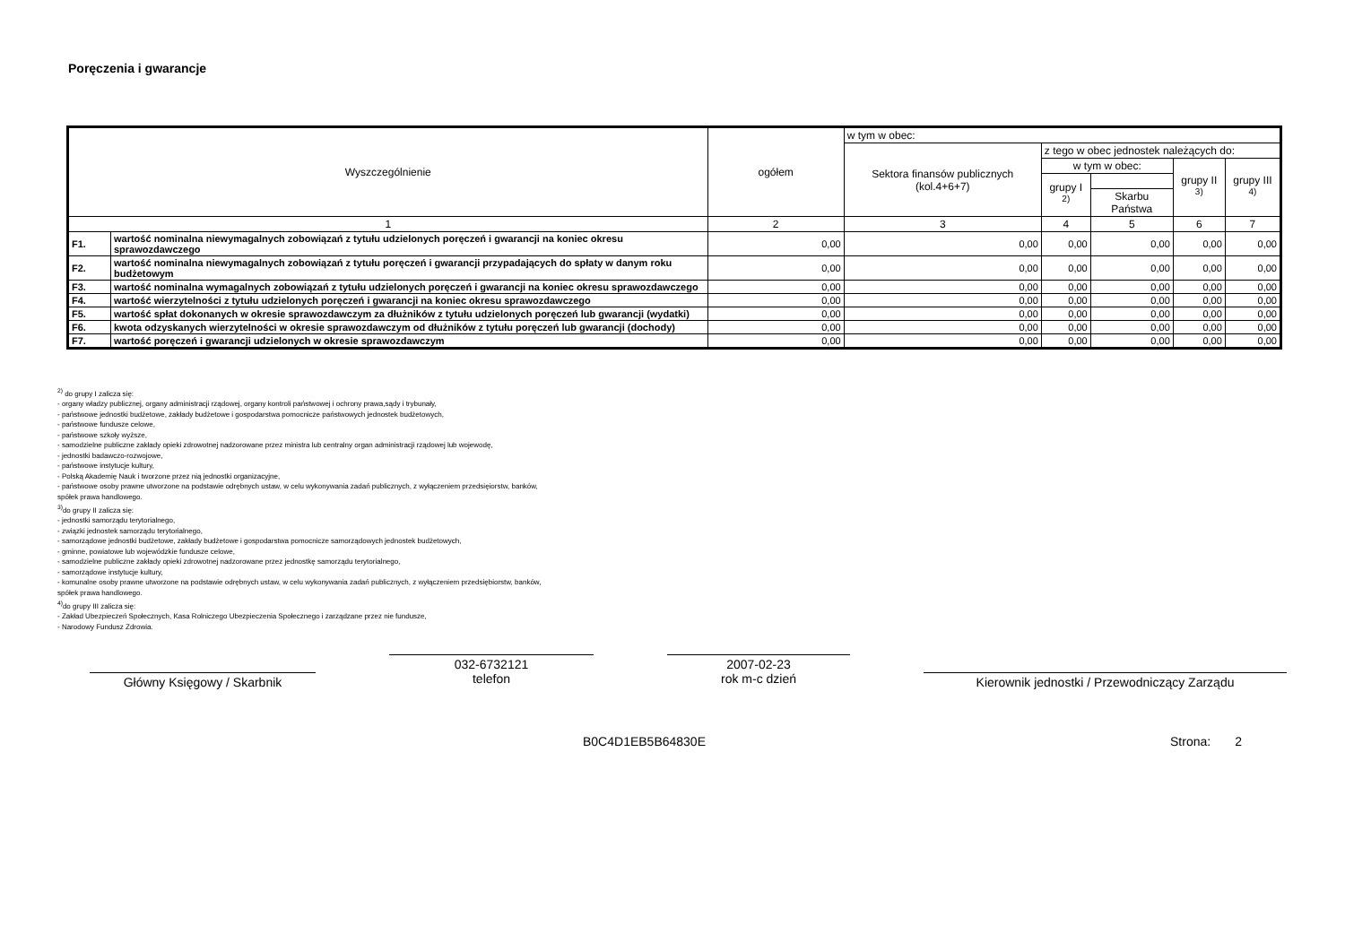Poręczenia i gwarancje
| Wyszczególnienie | | ogółem | w tym w obec: | | | | |
| --- | --- | --- | --- | --- | --- | --- | --- |
| | | | Sektora finansów publicznych (kol.4+6+7) | z tego w obec jednostek należących do: | | | |
| | | | | w tym w obec: | | grupy II <sup>3)</sup> | grupy III <sup>4)</sup> |
| | | | | grupy I <sup>2)</sup> | | | |
| | | | | | Skarbu Państwa | | |
| 1 | | 2 | 3 | 4 | 5 | 6 | 7 |
| F1. | wartość nominalna niewymagalnych zobowiązań z tytułu udzielonych poręczeń i gwarancji na koniec okresu sprawozdawczego | 0,00 | 0,00 | 0,00 | 0,00 | 0,00 | 0,00 |
| F2. | wartość nominalna niewymagalnych zobowiązań z tytułu poręczeń i gwarancji przypadających do spłaty w danym roku budżetowym | 0,00 | 0,00 | 0,00 | 0,00 | 0,00 | 0,00 |
| F3. | wartość nominalna wymagalnych zobowiązań z tytułu udzielonych poręczeń i gwarancji na koniec okresu sprawozdawczego | 0,00 | 0,00 | 0,00 | 0,00 | 0,00 | 0,00 |
| F4. | wartość wierzytelności z tytułu udzielonych poręczeń i gwarancji na koniec okresu sprawozdawczego | 0,00 | 0,00 | 0,00 | 0,00 | 0,00 | 0,00 |
| F5. | wartość spłat dokonanych w okresie sprawozdawczym za dłużników z tytułu udzielonych poręczeń lub gwarancji (wydatki) | 0,00 | 0,00 | 0,00 | 0,00 | 0,00 | 0,00 |
| F6. | kwota odzyskanych wierzytelności w okresie sprawozdawczym od dłużników z tytułu poręczeń lub gwarancji (dochody) | 0,00 | 0,00 | 0,00 | 0,00 | 0,00 | 0,00 |
| F7. | wartość poręczeń i gwarancji udzielonych w okresie sprawozdawczym | 0,00 | 0,00 | 0,00 | 0,00 | 0,00 | 0,00 |
<sup>2)</sup> do grupy I zalicza się:
- organy władzy publicznej, organy administracji rządowej, organy kontroli państwowej i ochrony prawa,sądy i trybunały,
- państwowe jednostki budżetowe, zakłady budżetowe i gospodarstwa pomocnicze państwowych jednostek budżetowych,
- państwowe fundusze celowe,
- państwowe szkoły wyższe,
- samodzielne publiczne zakłady opieki zdrowotnej nadzorowane przez ministra lub centralny organ administracji rządowej lub wojewodę,
- jednostki badawczo-rozwojowe,
- państwowe instytucje kultury,
- Polską Akademię Nauk i tworzone przez nią jednostki organizacyjne,
- państwowe osoby prawne utworzone na podstawie odrębnych ustaw, w celu wykonywania zadań publicznych, z wyłączeniem przedsięiorstw, banków,
spółek prawa handlowego.
<sup>3)</sup> do grupy II zalicza się:
- jednostki samorządu terytorialnego,
- związki jednostek samorządu terytorialnego,
- samorządowe jednostki budżetowe, zakłady budżetowe i gospodarstwa pomocnicze samorządowych jednostek budżetowych,
- gminne, powiatowe lub wojewódzkie fundusze celowe,
- samodzielne publiczne zakłady opieki zdrowotnej nadzorowane przez jednostkę samorządu terytorialnego,
- samorządowe instytucje kultury,
- komunalne osoby prawne utworzone na podstawie odrębnych ustaw, w celu wykonywania zadań publicznych, z wyłączeniem przedsiębiorstw, banków,
spółek prawa handlowego.
<sup>4)</sup> do grupy III zalicza się:
- Zakład Ubezpieczeń Społecznych, Kasa Rolniczego Ubezpieczenia Społecznego i zarządzane przez nie fundusze,
- Narodowy Fundusz Zdrowia.
Główny Księgowy / Skarbnik
032-6732121
telefon
2007-02-23
rok m-c dzień
Kierownik jednostki / Przewodniczący Zarządu
B0C4D1EB5B64830E Strona: 2